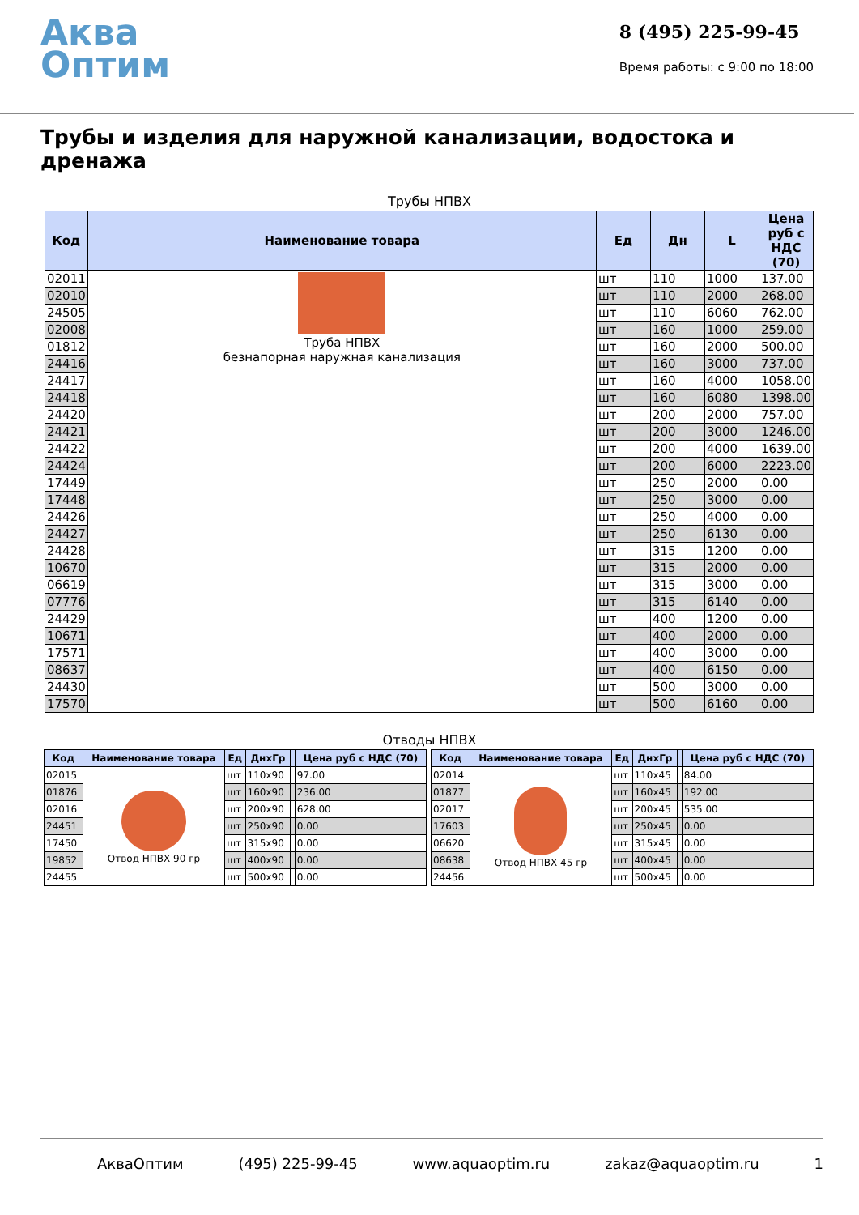Аква
Оптим
8 (495) 225-99-45
Время работы: с 9:00 по 18:00
Трубы и изделия для наружной канализации, водостока и дренажа
Трубы НПВХ
| Код | Наименование товара | Ед | Дн | L | Цена руб с НДС (70) |
| --- | --- | --- | --- | --- | --- |
| 02011 | Труба НПВХ безнапорная наружная канализация | шт | 110 | 1000 | 137.00 |
| 02010 | | шт | 110 | 2000 | 268.00 |
| 24505 | | шт | 110 | 6060 | 762.00 |
| 02008 | | шт | 160 | 1000 | 259.00 |
| 01812 | | шт | 160 | 2000 | 500.00 |
| 24416 | | шт | 160 | 3000 | 737.00 |
| 24417 | | шт | 160 | 4000 | 1058.00 |
| 24418 | | шт | 160 | 6080 | 1398.00 |
| 24420 | | шт | 200 | 2000 | 757.00 |
| 24421 | | шт | 200 | 3000 | 1246.00 |
| 24422 | | шт | 200 | 4000 | 1639.00 |
| 24424 | | шт | 200 | 6000 | 2223.00 |
| 17449 | | шт | 250 | 2000 | 0.00 |
| 17448 | | шт | 250 | 3000 | 0.00 |
| 24426 | | шт | 250 | 4000 | 0.00 |
| 24427 | | шт | 250 | 6130 | 0.00 |
| 24428 | | шт | 315 | 1200 | 0.00 |
| 10670 | | шт | 315 | 2000 | 0.00 |
| 06619 | | шт | 315 | 3000 | 0.00 |
| 07776 | | шт | 315 | 6140 | 0.00 |
| 24429 | | шт | 400 | 1200 | 0.00 |
| 10671 | | шт | 400 | 2000 | 0.00 |
| 17571 | | шт | 400 | 3000 | 0.00 |
| 08637 | | шт | 400 | 6150 | 0.00 |
| 24430 | | шт | 500 | 3000 | 0.00 |
| 17570 | | шт | 500 | 6160 | 0.00 |
Отводы НПВХ
| Код | Наименование товара | Ед | ДнхГр | | Цена руб с НДС (70) |
| --- | --- | --- | --- | --- | --- |
| 02015 | Отвод НПВХ 90 гр | шт | 110x90 | | 97.00 |
| 01876 | | шт | 160x90 | | 236.00 |
| 02016 | | шт | 200x90 | | 628.00 |
| 24451 | | шт | 250x90 | | 0.00 |
| 17450 | | шт | 315x90 | | 0.00 |
| 19852 | | шт | 400x90 | | 0.00 |
| 24455 | | шт | 500x90 | | 0.00 |
| Код | Наименование товара | Ед | ДнхГр | | Цена руб с НДС (70) |
| --- | --- | --- | --- | --- | --- |
| 02014 | Отвод НПВХ 45 гр | шт | 110x45 | | 84.00 |
| 01877 | | шт | 160x45 | | 192.00 |
| 02017 | | шт | 200x45 | | 535.00 |
| 17603 | | шт | 250x45 | | 0.00 |
| 06620 | | шт | 315x45 | | 0.00 |
| 08638 | | шт | 400x45 | | 0.00 |
| 24456 | | шт | 500x45 | | 0.00 |
АкваОптим (495) 225-99-45 www.aquaoptim.ru zakaz@aquaoptim.ru 1